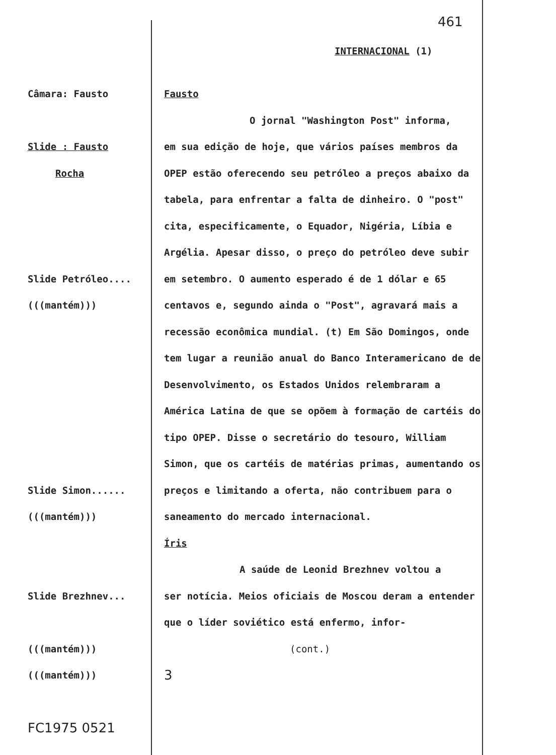461
INTERNACIONAL (1)
Câmara: Fausto
Slide : Fausto
Rocha
Slide Petróleo....
(((mantém)))
Slide Simon......
(((mantém)))
Slide Brezhnev...
(((mantém)))
(((mantém)))
FC1975 0521
Fausto
O jornal "Washington Post" informa,
em sua edição de hoje, que vários países membros da OPEP estão oferecendo seu petróleo a preços abaixo da tabela, para enfrentar a falta de dinheiro. O "post" cita, especificamente, o Equador, Nigéria, Líbia e Argélia. Apesar disso, o preço do petróleo deve subir em setembro. O aumento esperado é de 1 dólar e 65 centavos e, segundo ainda o "Post", agravará mais a recessão econômica mundial. (t) Em São Domingos, onde tem lugar a reunião anual do Banco Interamericano de de Desenvolvimento, os Estados Unidos relembraram a América Latina de que se opõem à formação de cartéis do tipo OPEP. Disse o secretário do tesouro, William Simon, que os cartéis de matérias primas, aumentando os preços e limitando a oferta, não contribuem para o saneamento do mercado internacional.
Íris
A saúde de Leonid Brezhnev voltou a
ser notícia. Meios oficiais de Moscou deram a entender que o líder soviético está enfermo, infor-
(cont.)
3